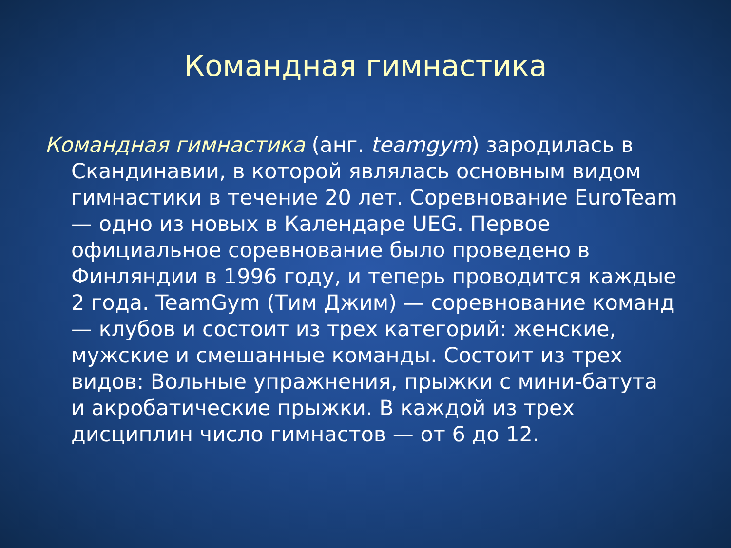Командная гимнастика
Командная гимнастика (анг. teamgym) зародилась в Скандинавии, в которой являлась основным видом гимнастики в течение 20 лет. Соревнование EuroTeam — одно из новых в Календаре UEG. Первое официальное соревнование было проведено в Финляндии в 1996 году, и теперь проводится каждые 2 года. TeamGym (Тим Джим) — соревнование команд — клубов и состоит из трех категорий: женские, мужские и смешанные команды. Состоит из трех видов: Вольные упражнения, прыжки с мини-батута и акробатические прыжки. В каждой из трех дисциплин число гимнастов — от 6 до 12.